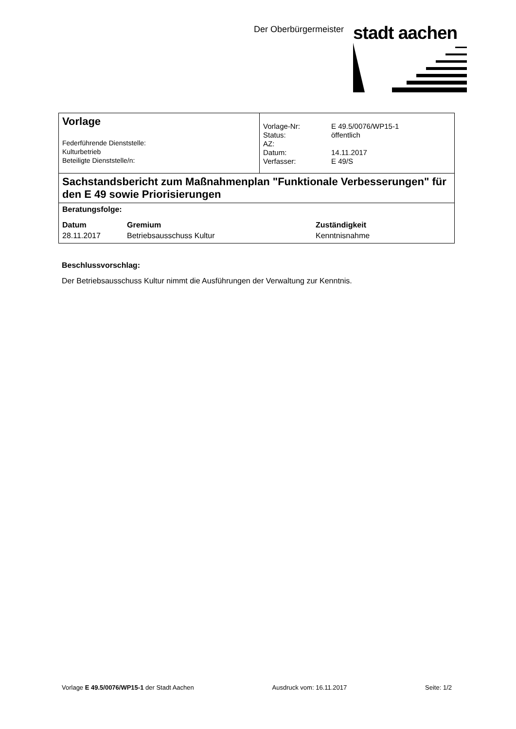Der Oberbürgermeister stadt aachen
| Vorlage Federführende Dienststelle: Kulturbetrieb Beteiligte Dienststelle/n: | / Vorlage-Nr: / E 49.5/0076/WP15-1 / / Status: / öffentlich / / AZ: / / / Datum: / 14.11.2017 / / Verfasser: / E 49/S / |
| Sachstandsbericht zum Maßnahmenplan "Funktionale Verbesserungen" für den E 49 sowie Priorisierungen | |
| Beratungsfolge: / Datum / Gremium / Zuständigkeit / / 28.11.2017 / Betriebsausschuss Kultur / Kenntnisnahme / | |
Beschlussvorschlag:
Der Betriebsausschuss Kultur nimmt die Ausführungen der Verwaltung zur Kenntnis.
Vorlage E 49.5/0076/WP15-1 der Stadt Aachen Ausdruck vom: 16.11.2017 Seite: 1/2